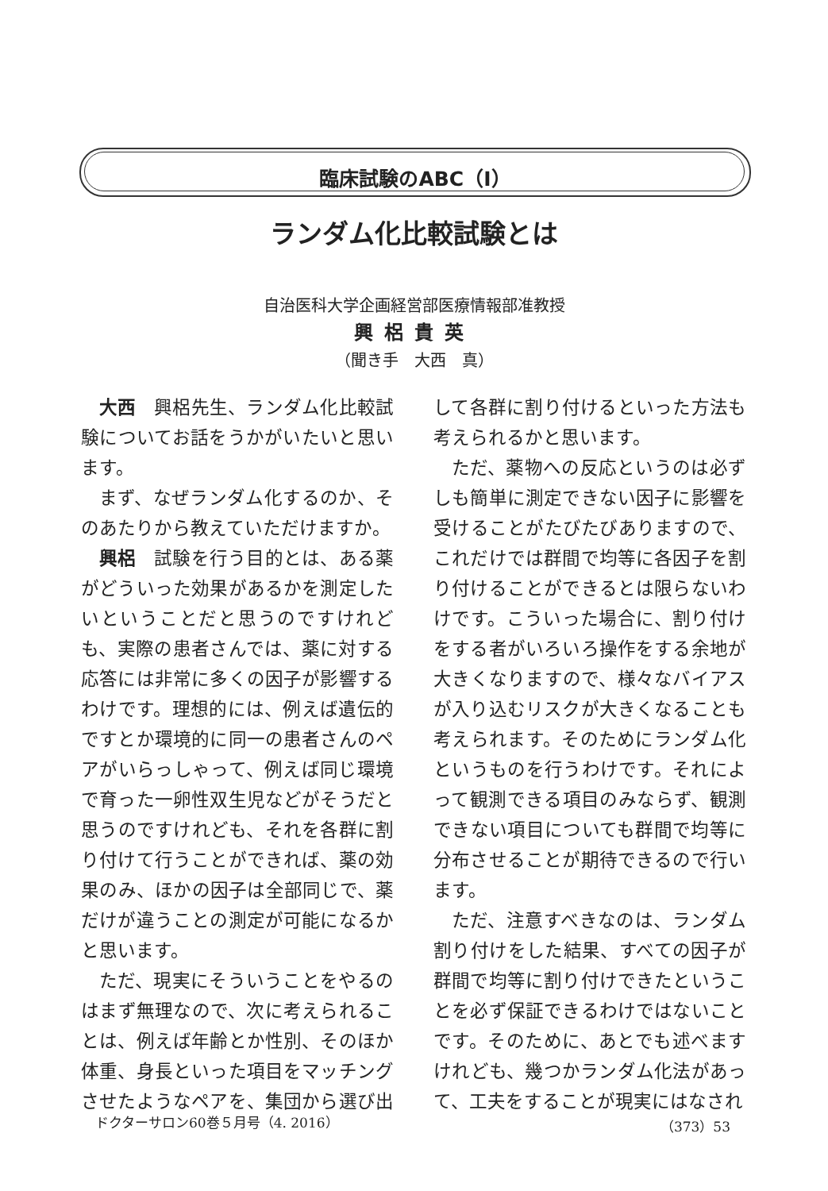臨床試験のABC（Ⅰ）
ランダム化比較試験とは
自治医科大学企画経営部医療情報部准教授
興梠貴英
（聞き手　大西　真）
大西　興梠先生、ランダム化比較試験についてお話をうかがいたいと思います。
まず、なぜランダム化するのか、そのあたりから教えていただけますか。
興梠　試験を行う目的とは、ある薬がどういった効果があるかを測定したいということだと思うのですけれども、実際の患者さんでは、薬に対する応答には非常に多くの因子が影響するわけです。理想的には、例えば遺伝的ですとか環境的に同一の患者さんのペアがいらっしゃって、例えば同じ環境で育った一卵性双生児などがそうだと思うのですけれども、それを各群に割り付けて行うことができれば、薬の効果のみ、ほかの因子は全部同じで、薬だけが違うことの測定が可能になるかと思います。
ただ、現実にそういうことをやるのはまず無理なので、次に考えられることは、例えば年齢とか性別、そのほか体重、身長といった項目をマッチングさせたようなペアを、集団から選び出して各群に割り付けるといった方法も考えられるかと思います。
ただ、薬物への反応というのは必ずしも簡単に測定できない因子に影響を受けることがたびたびありますので、これだけでは群間で均等に各因子を割り付けることができるとは限らないわけです。こういった場合に、割り付けをする者がいろいろ操作をする余地が大きくなりますので、様々なバイアスが入り込むリスクが大きくなることも考えられます。そのためにランダム化というものを行うわけです。それによって観測できる項目のみならず、観測できない項目についても群間で均等に分布させることが期待できるので行います。
ただ、注意すべきなのは、ランダム割り付けをした結果、すべての因子が群間で均等に割り付けできたということを必ず保証できるわけではないことです。そのために、あとでも述べますけれども、幾つかランダム化法があって、工夫をすることが現実にはなされ
ドクターサロン60巻５月号（4. 2016） （373）53